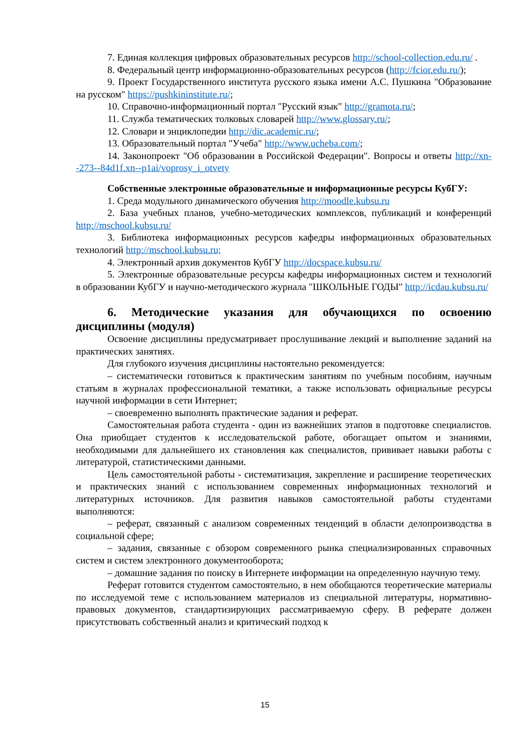7. Единая коллекция цифровых образовательных ресурсов http://school-collection.edu.ru/ .
8. Федеральный центр информационно-образовательных ресурсов (http://fcior.edu.ru/);
9. Проект Государственного института русского языка имени А.С. Пушкина "Образование на русском" https://pushkininstitute.ru/;
10. Справочно-информационный портал "Русский язык" http://gramota.ru/;
11. Служба тематических толковых словарей http://www.glossary.ru/;
12. Словари и энциклопедии http://dic.academic.ru/;
13. Образовательный портал "Учеба" http://www.ucheba.com/;
14. Законопроект "Об образовании в Российской Федерации". Вопросы и ответы http://xn--273--84d1f.xn--p1ai/voprosy_i_otvety
Собственные электронные образовательные и информационные ресурсы КубГУ:
1. Среда модульного динамического обучения http://moodle.kubsu.ru
2. База учебных планов, учебно-методических комплексов, публикаций и конференций http://mschool.kubsu.ru/
3. Библиотека информационных ресурсов кафедры информационных образовательных технологий http://mschool.kubsu.ru;
4. Электронный архив документов КубГУ http://docspace.kubsu.ru/
5. Электронные образовательные ресурсы кафедры информационных систем и технологий в образовании КубГУ и научно-методического журнала "ШКОЛЬНЫЕ ГОДЫ" http://icdau.kubsu.ru/
6. Методические указания для обучающихся по освоению дисциплины (модуля)
Освоение дисциплины предусматривает прослушивание лекций и выполнение заданий на практических занятиях.
Для глубокого изучения дисциплины настоятельно рекомендуется:
– систематически готовиться к практическим занятиям по учебным пособиям, научным статьям в журналах профессиональной тематики, а также использовать официальные ресурсы научной информации в сети Интернет;
– своевременно выполнять практические задания и реферат.
Самостоятельная работа студента - один из важнейших этапов в подготовке специалистов. Она приобщает студентов к исследовательской работе, обогащает опытом и знаниями, необходимыми для дальнейшего их становления как специалистов, прививает навыки работы с литературой, статистическими данными.
Цель самостоятельной работы - систематизация, закрепление и расширение теоретических и практических знаний с использованием современных информационных технологий и литературных источников. Для развития навыков самостоятельной работы студентами выполняются:
– реферат, связанный с анализом современных тенденций в области делопроизводства в социальной сфере;
– задания, связанные с обзором современного рынка специализированных справочных систем и систем электронного документооборота;
– домашние задания по поиску в Интернете информации на определенную научную тему.
Реферат готовится студентом самостоятельно, в нем обобщаются теоретические материалы по исследуемой теме с использованием материалов из специальной литературы, нормативно-правовых документов, стандартизирующих рассматриваемую сферу. В реферате должен присутствовать собственный анализ и критический подход к
15